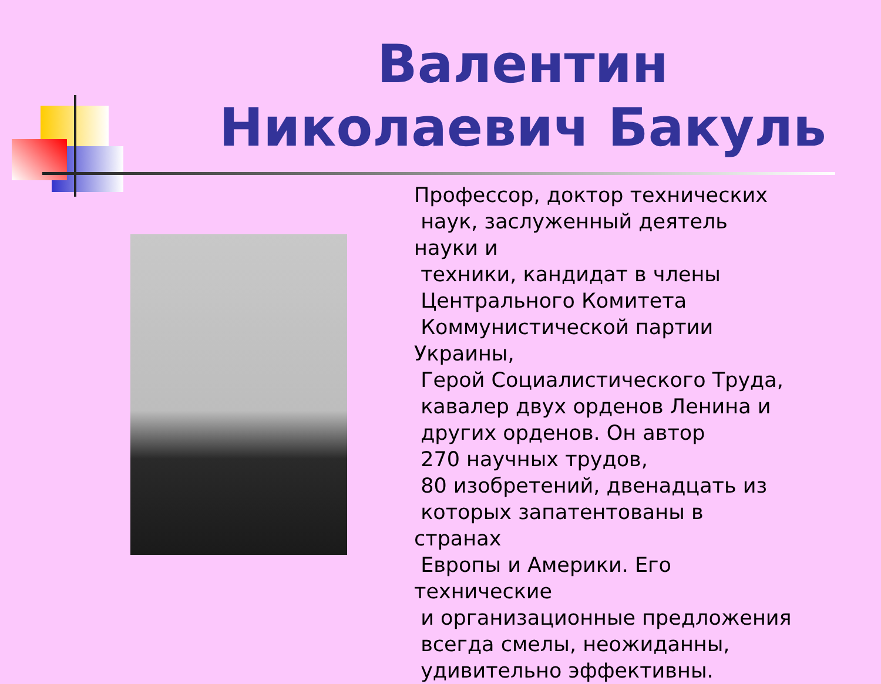Валентин Николаевич Бакуль
Профессор, доктор технических
наук, заслуженный деятель науки и
техники, кандидат в члены
Центрального Комитета
Коммунистической партии Украины,
Герой Социалистического Труда,
кавалер двух орденов Ленина и
других орденов. Он автор
270 научных трудов,
80 изобретений, двенадцать из
которых запатентованы в странах
Европы и Америки. Его технические
и организационные предложения
всегда смелы, неожиданны,
удивительно эффективны.